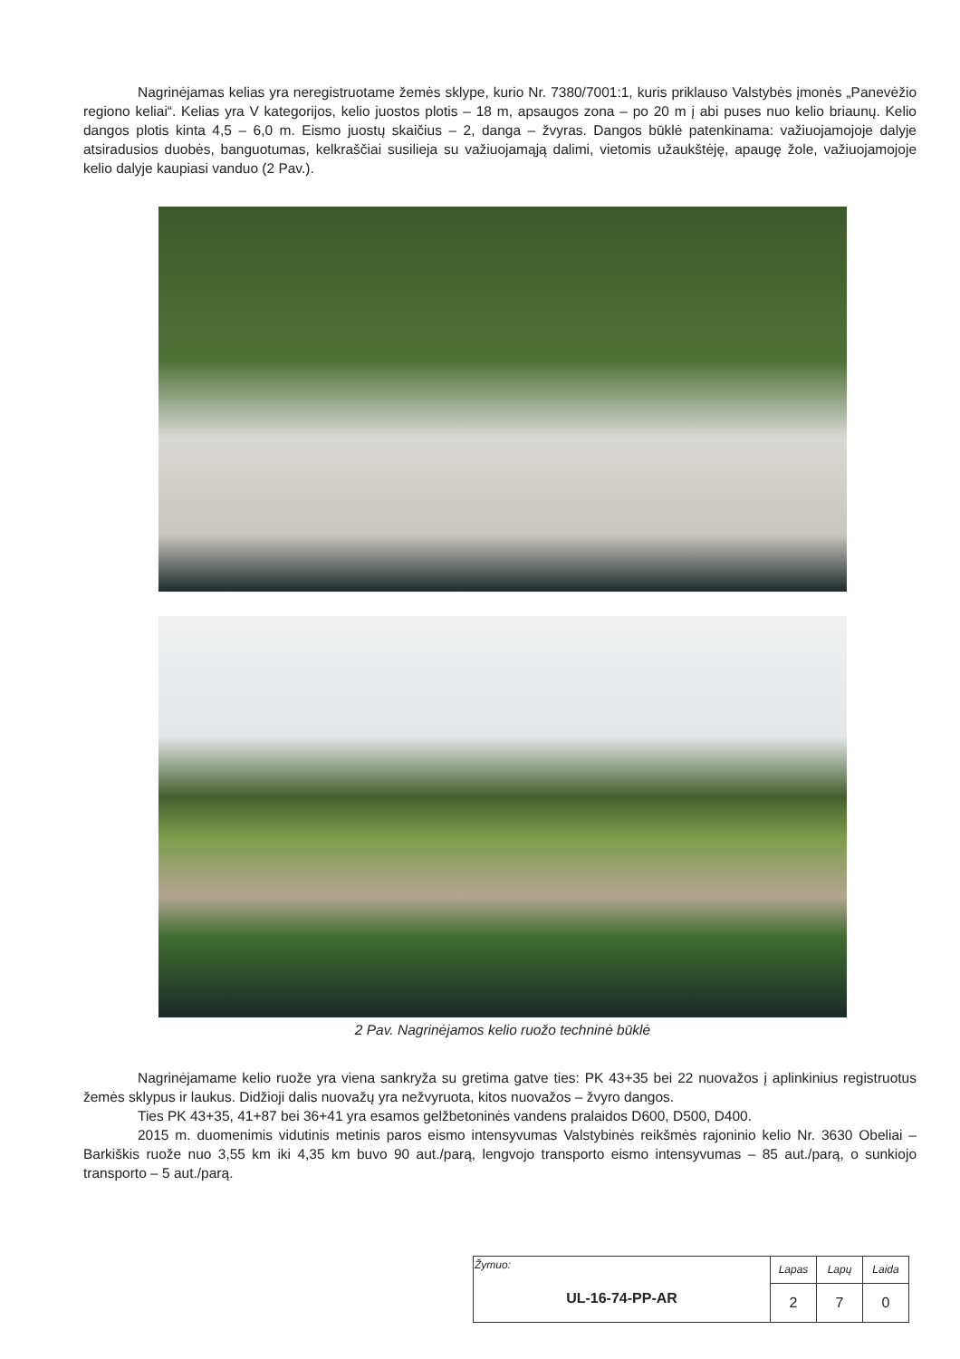Nagrinėjamas kelias yra neregistruotame žemės sklype, kurio Nr. 7380/7001:1, kuris priklauso Valstybės įmonės „Panevėžio regiono keliai“. Kelias yra V kategorijos, kelio juostos plotis – 18 m, apsaugos zona – po 20 m į abi puses nuo kelio briaunų. Kelio dangos plotis kinta 4,5 – 6,0 m. Eismo juostų skaičius – 2, danga – žvyras. Dangos būklė patenkinama: važiuojamojoje dalyje atsiradusios duobės, banguotumas, kelkraščiai susilieja su važiuojamąją dalimi, vietomis užaukštėję, apaugę žole, važiuojamojoje kelio dalyje kaupiasi vanduo (2 Pav.).
2 Pav. Nagrinėjamos kelio ruožo techninė būklė
Nagrinėjamame kelio ruože yra viena sankryža su gretima gatve ties: PK 43+35 bei 22 nuovažos į aplinkinius registruotus žemės sklypus ir laukus. Didžioji dalis nuovažų yra nežvyruota, kitos nuovažos – žvyro dangos.
Ties PK 43+35, 41+87 bei 36+41 yra esamos gelžbetoninės vandens pralaidos D600, D500, D400.
2015 m. duomenimis vidutinis metinis paros eismo intensyvumas Valstybinės reikšmės rajoninio kelio Nr. 3630 Obeliai – Barkiškis ruože nuo 3,55 km iki 4,35 km buvo 90 aut./parą, lengvojo transporto eismo intensyvumas – 85 aut./parą, o sunkiojo transporto – 5 aut./parą.
| Žymuo: UL-16-74-PP-AR | Lapas | Lapų | Laida |
| | 2 | 7 | 0 |